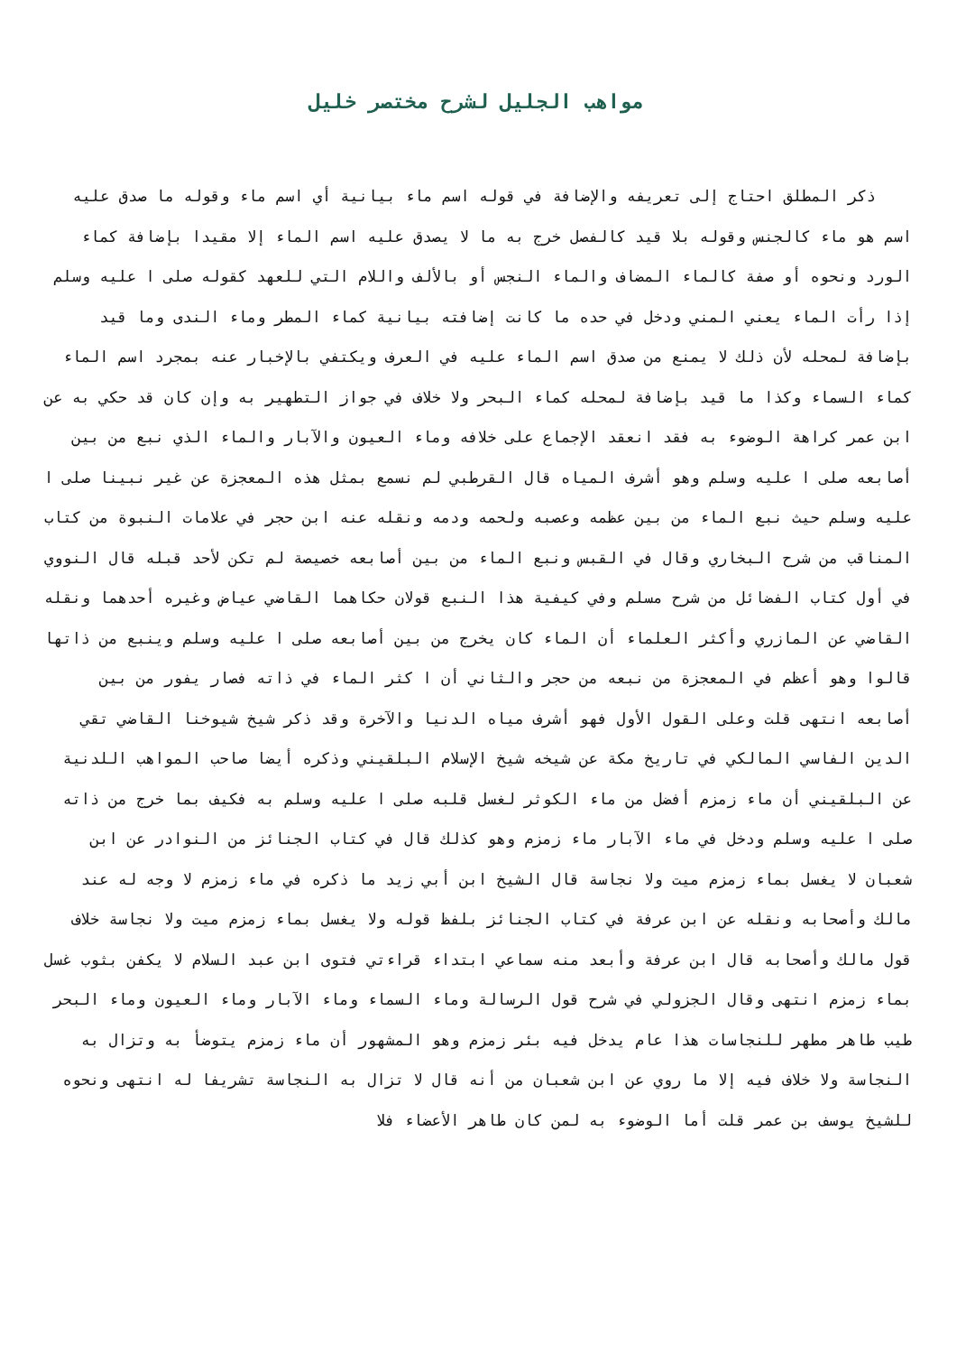مواهب الجليل لشرح مختصر خليل
ذكر المطلق احتاج إلى تعريفه والإضافة في قوله اسم ماء بيانية أي اسم ماء وقوله ما صدق عليه اسم هو ماء كالجنس وقوله بلا قيد كالفصل خرج به ما لا يصدق عليه اسم الماء إلا مقيدا بإضافة كماء الورد ونحوه أو صفة كالماء المضاف والماء النجس أو بالألف واللام التي للعهد كقوله صلى ا عليه وسلم إذا رأت الماء يعني المني ودخل في حده ما كانت إضافته بيانية كماء المطر وماء الندى وما قيد بإضافة لمحله لأن ذلك لا يمنع من صدق اسم الماء عليه في العرف ويكتفي بالإخبار عنه بمجرد اسم الماء كماء السماء وكذا ما قيد بإضافة لمحله كماء البحر ولا خلاف في جواز التطهير به وإن كان قد حكي به عن ابن عمر كراهة الوضوء به فقد انعقد الإجماع على خلافه وماء العيون والآبار والماء الذي نبع من بين أصابعه صلى ا عليه وسلم وهو أشرف المياه قال القرطبي لم نسمع بمثل هذه المعجزة عن غير نبينا صلى ا عليه وسلم حيث نبع الماء من بين عظمه وعصبه ولحمه ودمه ونقله عنه ابن حجر في علامات النبوة من كتاب المناقب من شرح البخاري وقال في القبس ونبع الماء من بين أصابعه خصيصة لم تكن لأحد قبله قال النووي في أول كتاب الفضائل من شرح مسلم وفي كيفية هذا النبع قولان حكاهما القاضي عياض وغيره أحدهما ونقله القاضي عن المازري وأكثر العلماء أن الماء كان يخرج من بين أصابعه صلى ا عليه وسلم وينبع من ذاتها قالوا وهو أعظم في المعجزة من نبعه من حجر والثاني أن ا كثر الماء في ذاته فصار يفور من بين أصابعه انتهى قلت وعلى القول الأول فهو أشرف مياه الدنيا والآخرة وقد ذكر شيخ شيوخنا القاضي تقي الدين الفاسي المالكي في تاريخ مكة عن شيخه شيخ الإسلام البلقيني وذكره أيضا صاحب المواهب اللدنية عن البلقيني أن ماء زمزم أفضل من ماء الكوثر لغسل قلبه صلى ا عليه وسلم به فكيف بما خرج من ذاته صلى ا عليه وسلم ودخل في ماء الآبار ماء زمزم وهو كذلك قال في كتاب الجنائز من النوادر عن ابن شعبان لا يغسل بماء زمزم ميت ولا نجاسة قال الشيخ ابن أبي زيد ما ذكره في ماء زمزم لا وجه له عند مالك وأصحابه ونقله عن ابن عرفة في كتاب الجنائز بلفظ قوله ولا يغسل بماء زمزم ميت ولا نجاسة خلاف قول مالك وأصحابه قال ابن عرفة وأبعد منه سماعي ابتداء قراءتي فتوى ابن عبد السلام لا يكفن بثوب غسل بماء زمزم انتهى وقال الجزولي في شرح قول الرسالة وماء السماء وماء الآبار وماء العيون وماء البحر طيب طاهر مطهر للنجاسات هذا عام يدخل فيه بئر زمزم وهو المشهور أن ماء زمزم يتوضأ به وتزال به النجاسة ولا خلاف فيه إلا ما روي عن ابن شعبان من أنه قال لا تزال به النجاسة تشريفا له انتهى ونحوه للشيخ يوسف بن عمر قلت أما الوضوء به لمن كان طاهر الأعضاء فلا